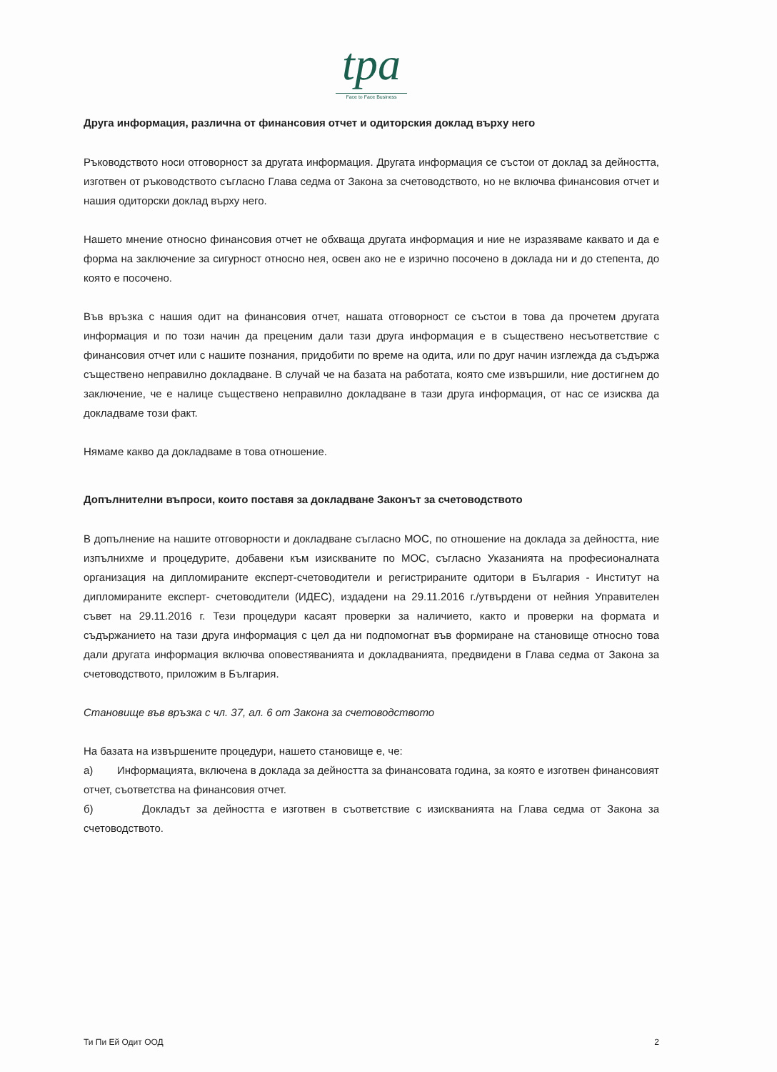tpa
Face to Face Business
Друга информация, различна от финансовия отчет и одиторския доклад върху него
Ръководството носи отговорност за другата информация. Другата информация се състои от доклад за дейността, изготвен от ръководството съгласно Глава седма от Закона за счетоводството, но не включва финансовия отчет и нашия одиторски доклад върху него.
Нашето мнение относно финансовия отчет не обхваща другата информация и ние не изразяваме каквато и да е форма на заключение за сигурност относно нея, освен ако не е изрично посочено в доклада ни и до степента, до която е посочено.
Във връзка с нашия одит на финансовия отчет, нашата отговорност се състои в това да прочетем другата информация и по този начин да преценим дали тази друга информация е в съществено несъответствие с финансовия отчет или с нашите познания, придобити по време на одита, или по друг начин изглежда да съдържа съществено неправилно докладване. В случай че на базата на работата, която сме извършили, ние достигнем до заключение, че е налице съществено неправилно докладване в тази друга информация, от нас се изисква да докладваме този факт.
Нямаме какво да докладваме в това отношение.
Допълнителни въпроси, които поставя за докладване Законът за счетоводството
В допълнение на нашите отговорности и докладване съгласно МОС, по отношение на доклада за дейността, ние изпълнихме и процедурите, добавени към изискваните по МОС, съгласно Указанията на професионалната организация на дипломираните експерт-счетоводители и регистрираните одитори в България - Институт на дипломираните експерт- счетоводители (ИДЕС), издадени на 29.11.2016 г./утвърдени от нейния Управителен съвет на 29.11.2016 г. Тези процедури касаят проверки за наличието, както и проверки на формата и съдържанието на тази друга информация с цел да ни подпомогнат във формиране на становище относно това дали другата информация включва оповестяванията и докладванията, предвидени в Глава седма от Закона за счетоводството, приложим в България.
Становище във връзка с чл. 37, ал. 6 от Закона за счетоводството
На базата на извършените процедури, нашето становище е, че:
а) Информацията, включена в доклада за дейността за финансовата година, за която е изготвен финансовият отчет, съответства на финансовия отчет.
б) Докладът за дейността е изготвен в съответствие с изискванията на Глава седма от Закона за счетоводството.
Ти Пи Ей Одит ООД 2